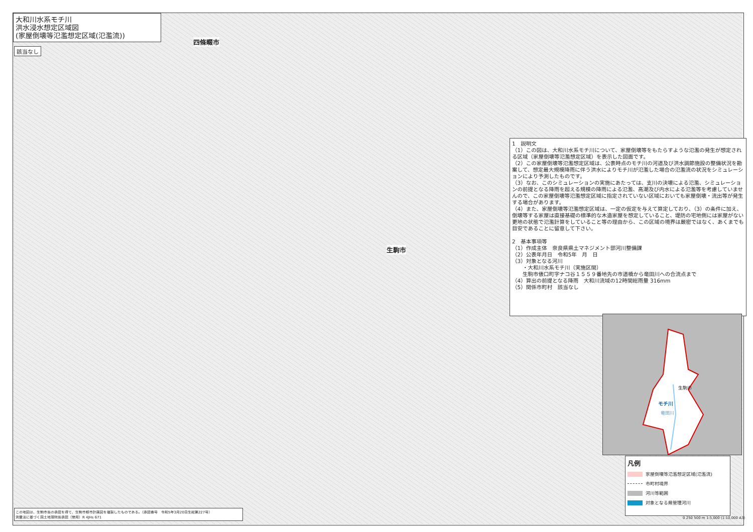大和川水系モチ川
洪水浸水想定区域図
(家屋倒壊等氾濫想定区域(氾濫流))
該当なし
四條畷市
生駒市
1　説明文
（1）この図は、大和川水系モチ川について、家屋倒壊等をもたらすような氾濫の発生が想定される区域（家屋倒壊等氾濫想定区域）を表示した図面です。
（2）この家屋倒壊等氾濫想定区域は、公表時点のモチ川の河道及び洪水調節施設の整備状況を勘案して、想定最大規模降雨に伴う洪水によりモチ川が氾濫した場合の氾濫流の状況をシミュレーションにより予測したものです。
（3）なお、このシミュレーションの実施にあたっては、支川の決壊による氾濫、シミュレーションの前提となる降雨を超える規模の降雨による氾濫、高潮及び内水による氾濫等を考慮していませんので、この家屋倒壊等氾濫想定区域に指定されていない区域においても家屋倒壊・流出等が発生する場合があります。
（4）また、家屋倒壊等氾濫想定区域は、一定の仮定を与えて算定しており、（3）の条件に加え、倒壊等する家屋は直接基礎の標準的な木造家屋を想定していること、堤防の宅地側には家屋がない更地の状態で氾濫計算をしていること等の理由から、この区域の境界は厳密ではなく、あくまでも目安であることに留意して下さい。
2　基本事項等
（1）作成主体　奈良県県土マネジメント部河川整備課
（2）公表年月日　令和5年　月　日
（3）対象となる河川
　　・大和川水系モチ川（実施区間）
　　生駒市俵口町字ナコ谷１５５９番地先の市道橋から竜田川への合流点まで
（4）算出の前提となる降雨　大和川流域の12時間総雨量 316mm
（5）関係市町村　該当なし
生駒市
モチ川
竜田川
凡例
家屋倒壊等氾濫想定区域(氾濫流)
市町村境界
河川等範囲
対象となる県管理河川
この地図は、生駒市長の承認を得て、生駒市都市計画図を複製したものである。（承認番号　令和5年3月20日生総第227号）
測量法に基づく国土地理院長承認（使用）R 4JHs 671
0 250 500 m 1:5,000 (1:10,000 A3)